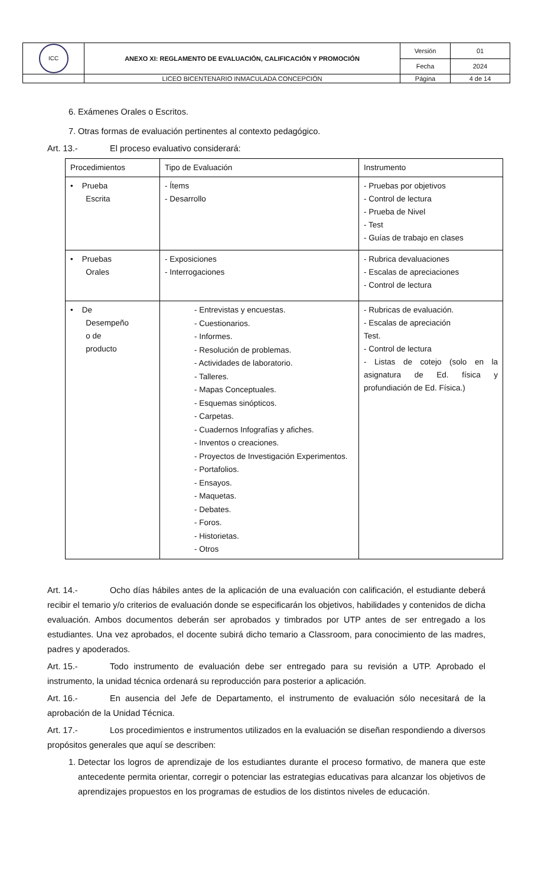| ICC | ANEXO XI: REGLAMENTO DE EVALUACIÓN, CALIFICACIÓN Y PROMOCIÓN | Versión | 01 |
| | | Fecha | 2024 |
| | LICEO BICENTENARIO INMACULADA CONCEPCIÓN | Página | 4 de 14 |
6. Exámenes Orales o Escritos.
7. Otras formas de evaluación pertinentes al contexto pedagógico.
Art. 13.- El proceso evaluativo considerará:
| Procedimientos | Tipo de Evaluación | Instrumento |
| • Prueba Escrita | - Ítems - Desarrollo | - Pruebas por objetivos - Control de lectura - Prueba de Nivel - Test - Guías de trabajo en clases |
| • Pruebas Orales | - Exposiciones - Interrogaciones | - Rubrica devaluaciones - Escalas de apreciaciones - Control de lectura |
| • De Desempeño o de producto | - Entrevistas y encuestas. - Cuestionarios. - Informes. - Resolución de problemas. - Actividades de laboratorio. - Talleres. - Mapas Conceptuales. - Esquemas sinópticos. - Carpetas. - Cuadernos Infografías y afiches. - Inventos o creaciones. - Proyectos de Investigación Experimentos. - Portafolios. - Ensayos. - Maquetas. - Debates. - Foros. - Historietas. - Otros | - Rubricas de evaluación. - Escalas de apreciación Test. - Control de lectura - Listas de cotejo (solo en la asignatura de Ed. física y profundiación de Ed. Física.) |
Art. 14.- Ocho días hábiles antes de la aplicación de una evaluación con calificación, el estudiante deberá recibir el temario y/o criterios de evaluación donde se especificarán los objetivos, habilidades y contenidos de dicha evaluación. Ambos documentos deberán ser aprobados y timbrados por UTP antes de ser entregado a los estudiantes. Una vez aprobados, el docente subirá dicho temario a Classroom, para conocimiento de las madres, padres y apoderados.
Art. 15.- Todo instrumento de evaluación debe ser entregado para su revisión a UTP. Aprobado el instrumento, la unidad técnica ordenará su reproducción para posterior a aplicación.
Art. 16.- En ausencia del Jefe de Departamento, el instrumento de evaluación sólo necesitará de la aprobación de la Unidad Técnica.
Art. 17.- Los procedimientos e instrumentos utilizados en la evaluación se diseñan respondiendo a diversos propósitos generales que aquí se describen:
1. Detectar los logros de aprendizaje de los estudiantes durante el proceso formativo, de manera que este antecedente permita orientar, corregir o potenciar las estrategias educativas para alcanzar los objetivos de aprendizajes propuestos en los programas de estudios de los distintos niveles de educación.